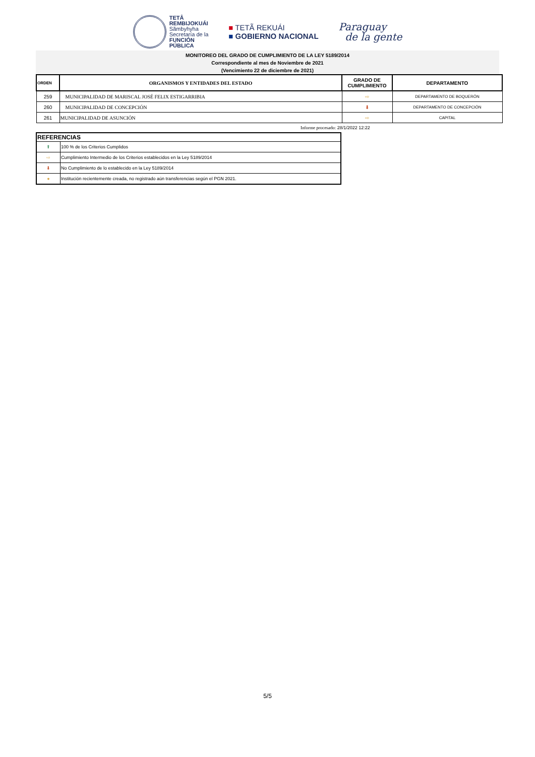TETÂ
REMBIJOKUÁI
Sãmbyhyha
Secretaría de la
FUNCIÓN
PÚBLICA
■ TETÃ REKUÁI
■ GOBIERNO NACIONAL
Paraguay
de la gente
MONITOREO DEL GRADO DE CUMPLIMIENTO DE LA LEY 5189/2014
Correspondiente al mes de Noviembre de 2021
(Vencimiento 22 de diciembre de 2021)
| ORDEN | ORGANISMOS Y ENTIDADES DEL ESTADO | GRADO DE CUMPLIMIENTO | DEPARTAMENTO |
| --- | --- | --- | --- |
| 259 | MUNICIPALIDAD DE MARISCAL JOSÉ FELIX ESTIGARRIBIA | ⇨ | DEPARTAMENTO DE BOQUERÓN |
| 260 | MUNICIPALIDAD DE CONCEPCIÓN | ⬇ | DEPARTAMENTO DE CONCEPCIÓN |
| 261 | MUNICIPALIDAD DE ASUNCIÓN | ⇨ | CAPITAL |
Informe procesado: 28/1/2022 12:22
| REFERENCIAS | |
| ⬆ | 100 % de los Criterios Cumplidos |
| ⇨ | Cumplimiento Intermedio de los Criterios establecidos en la Ley 5189/2014 |
| ⬇ | No Cumplimiento de lo establecido en la Ley 5189/2014 |
| ● | Institución recientemente creada, no registrado aún transferencias según el PGN 2021. |
5/5